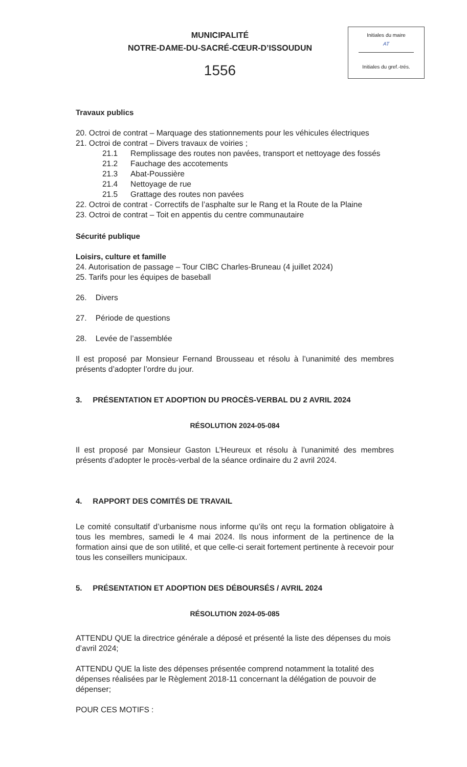MUNICIPALITÉ
NOTRE-DAME-DU-SACRÉ-CŒUR-D’ISSOUDUN
1556
Initiales du maire
AT
Initiales du gref.-trés.
Travaux publics
20. Octroi de contrat – Marquage des stationnements pour les véhicules électriques
21. Octroi de contrat – Divers travaux de voiries ;
21.1 Remplissage des routes non pavées, transport et nettoyage des fossés
21.2 Fauchage des accotements
21.3 Abat-Poussière
21.4 Nettoyage de rue
21.5 Grattage des routes non pavées
22. Octroi de contrat - Correctifs de l’asphalte sur le Rang et la Route de la Plaine
23. Octroi de contrat – Toit en appentis du centre communautaire
Sécurité publique
Loisirs, culture et famille
24. Autorisation de passage – Tour CIBC Charles-Bruneau (4 juillet 2024)
25. Tarifs pour les équipes de baseball
26. Divers
27. Période de questions
28. Levée de l’assemblée
Il est proposé par Monsieur Fernand Brousseau et résolu à l’unanimité des membres présents d’adopter l’ordre du jour.
3. PRÉSENTATION ET ADOPTION DU PROCÈS-VERBAL DU 2 AVRIL 2024
RÉSOLUTION 2024-05-084
Il est proposé par Monsieur Gaston L’Heureux et résolu à l’unanimité des membres présents d’adopter le procès-verbal de la séance ordinaire du 2 avril 2024.
4. RAPPORT DES COMITÉS DE TRAVAIL
Le comité consultatif d’urbanisme nous informe qu’ils ont reçu la formation obligatoire à tous les membres, samedi le 4 mai 2024. Ils nous informent de la pertinence de la formation ainsi que de son utilité, et que celle-ci serait fortement pertinente à recevoir pour tous les conseillers municipaux.
5. PRÉSENTATION ET ADOPTION DES DÉBOURSÉS / AVRIL 2024
RÉSOLUTION 2024-05-085
ATTENDU QUE la directrice générale a déposé et présenté la liste des dépenses du mois d’avril 2024;
ATTENDU QUE la liste des dépenses présentée comprend notamment la totalité des dépenses réalisées par le Règlement 2018-11 concernant la délégation de pouvoir de dépenser;
POUR CES MOTIFS :